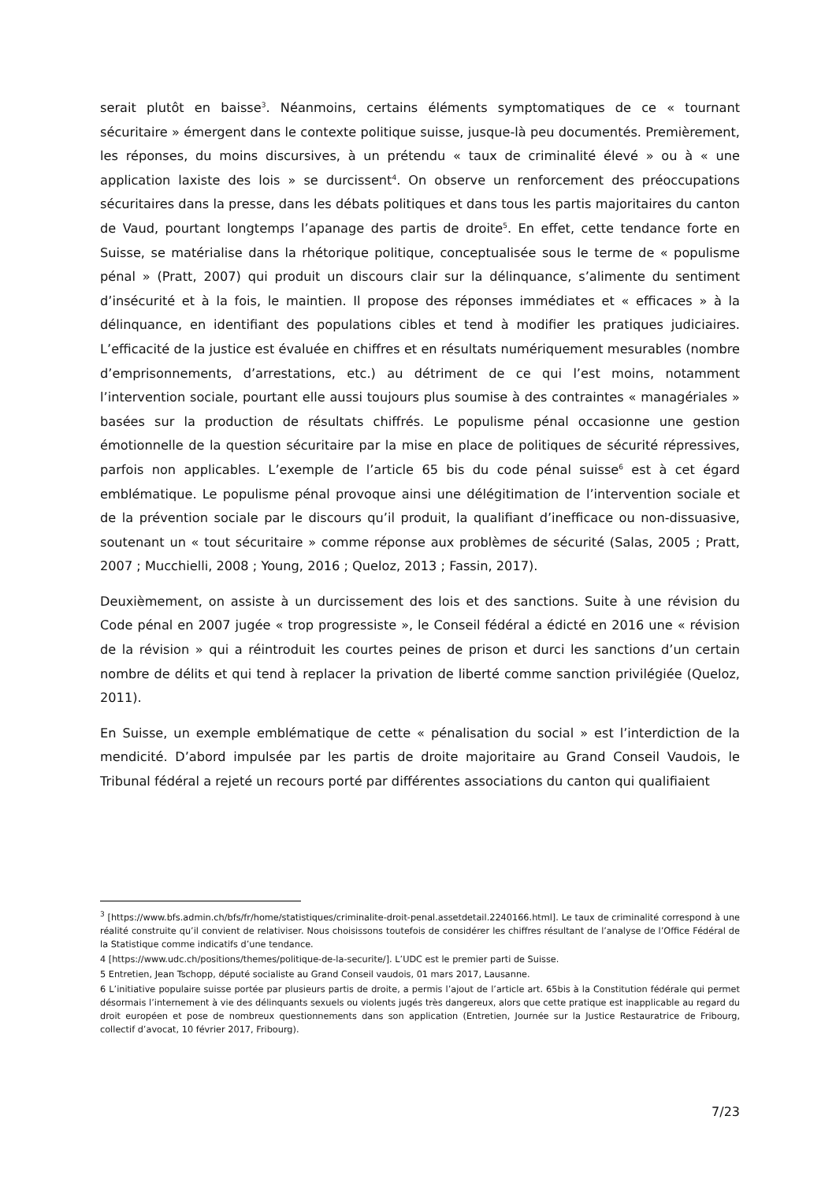serait plutôt en baisse<sup>3</sup>. Néanmoins, certains éléments symptomatiques de ce « tournant sécuritaire » émergent dans le contexte politique suisse, jusque-là peu documentés. Premièrement, les réponses, du moins discursives, à un prétendu « taux de criminalité élevé » ou à « une application laxiste des lois » se durcissent<sup>4</sup>. On observe un renforcement des préoccupations sécuritaires dans la presse, dans les débats politiques et dans tous les partis majoritaires du canton de Vaud, pourtant longtemps l’apanage des partis de droite<sup>5</sup>. En effet, cette tendance forte en Suisse, se matérialise dans la rhétorique politique, conceptualisée sous le terme de « populisme pénal » (Pratt, 2007) qui produit un discours clair sur la délinquance, s’alimente du sentiment d’insécurité et à la fois, le maintien. Il propose des réponses immédiates et « efficaces » à la délinquance, en identifiant des populations cibles et tend à modifier les pratiques judiciaires. L’efficacité de la justice est évaluée en chiffres et en résultats numériquement mesurables (nombre d’emprisonnements, d’arrestations, etc.) au détriment de ce qui l’est moins, notamment l’intervention sociale, pourtant elle aussi toujours plus soumise à des contraintes « managériales » basées sur la production de résultats chiffrés. Le populisme pénal occasionne une gestion émotionnelle de la question sécuritaire par la mise en place de politiques de sécurité répressives, parfois non applicables. L’exemple de l’article 65 bis du code pénal suisse<sup>6</sup> est à cet égard emblématique. Le populisme pénal provoque ainsi une délégitimation de l’intervention sociale et de la prévention sociale par le discours qu’il produit, la qualifiant d’inefficace ou non-dissuasive, soutenant un « tout sécuritaire » comme réponse aux problèmes de sécurité (Salas, 2005 ; Pratt, 2007 ; Mucchielli, 2008 ; Young, 2016 ; Queloz, 2013 ; Fassin, 2017).
Deuxièmement, on assiste à un durcissement des lois et des sanctions. Suite à une révision du Code pénal en 2007 jugée « trop progressiste », le Conseil fédéral a édicté en 2016 une « révision de la révision » qui a réintroduit les courtes peines de prison et durci les sanctions d’un certain nombre de délits et qui tend à replacer la privation de liberté comme sanction privilégiée (Queloz, 2011).
En Suisse, un exemple emblématique de cette « pénalisation du social » est l’interdiction de la mendicité. D’abord impulsée par les partis de droite majoritaire au Grand Conseil Vaudois, le Tribunal fédéral a rejeté un recours porté par différentes associations du canton qui qualifiaient
<sup>3</sup> [https://www.bfs.admin.ch/bfs/fr/home/statistiques/criminalite-droit-penal.assetdetail.2240166.html]. Le taux de criminalité correspond à une réalité construite qu’il convient de relativiser. Nous choisissons toutefois de considérer les chiffres résultant de l’analyse de l’Office Fédéral de la Statistique comme indicatifs d’une tendance.
4 [https://www.udc.ch/positions/themes/politique-de-la-securite/]. L’UDC est le premier parti de Suisse.
5 Entretien, Jean Tschopp, député socialiste au Grand Conseil vaudois, 01 mars 2017, Lausanne.
6 L’initiative populaire suisse portée par plusieurs partis de droite, a permis l’ajout de l’article art. 65bis à la Constitution fédérale qui permet désormais l’internement à vie des délinquants sexuels ou violents jugés très dangereux, alors que cette pratique est inapplicable au regard du droit européen et pose de nombreux questionnements dans son application (Entretien, Journée sur la Justice Restauratrice de Fribourg, collectif d’avocat, 10 février 2017, Fribourg).
7/23